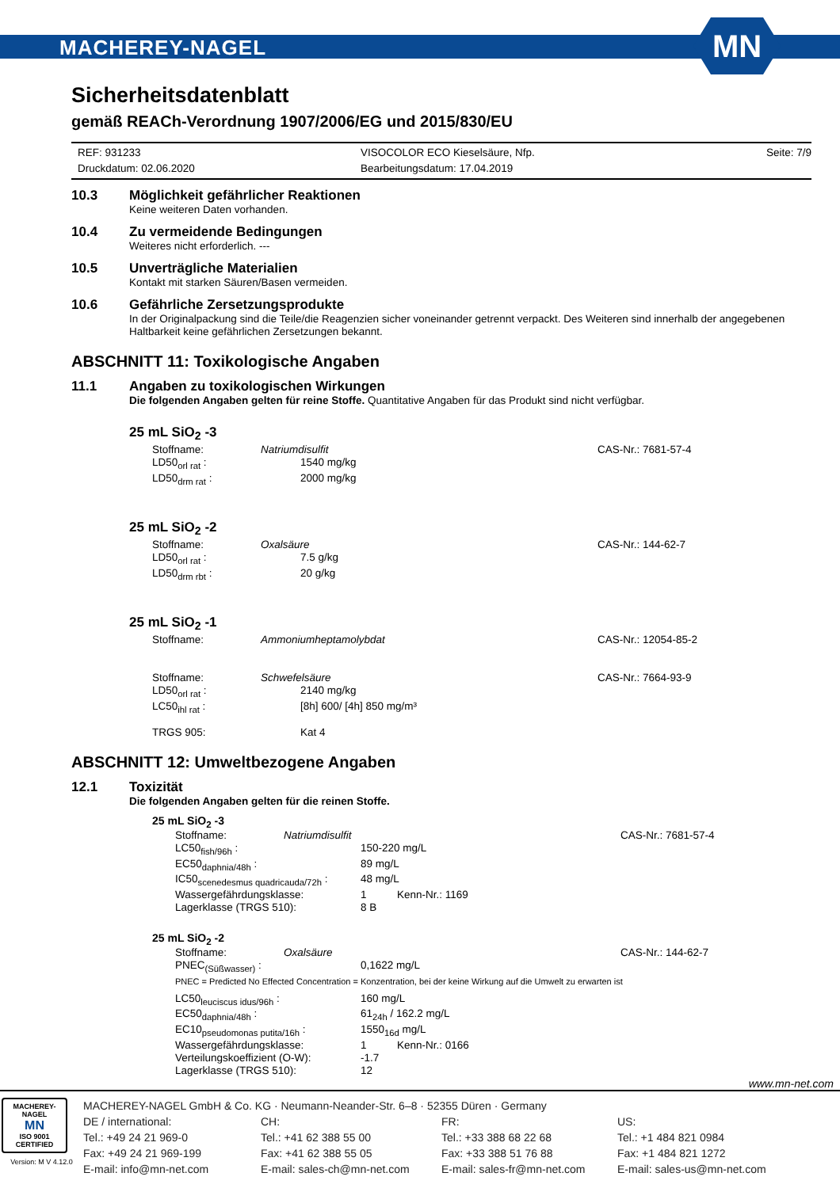MACHEREY-NAGEL
MN
Sicherheitsdatenblatt
gemäß REACh-Verordnung 1907/2006/EG und 2015/830/EU
REF: 931233
Druckdatum: 02.06.2020
VISOCOLOR ECO Kieselsäure, Nfp.
Bearbeitungsdatum: 17.04.2019
Seite: 7/9
10.3 Möglichkeit gefährlicher Reaktionen
Keine weiteren Daten vorhanden.
10.4 Zu vermeidende Bedingungen
Weiteres nicht erforderlich. ---
10.5 Unverträgliche Materialien
Kontakt mit starken Säuren/Basen vermeiden.
10.6 Gefährliche Zersetzungsprodukte
In der Originalpackung sind die Teile/die Reagenzien sicher voneinander getrennt verpackt. Des Weiteren sind innerhalb der angegebenen Haltbarkeit keine gefährlichen Zersetzungen bekannt.
ABSCHNITT 11: Toxikologische Angaben
11.1 Angaben zu toxikologischen Wirkungen
Die folgenden Angaben gelten für reine Stoffe. Quantitative Angaben für das Produkt sind nicht verfügbar.
25 mL SiO<sub>2</sub> -3
Stoffname: Natriumdisulfit CAS-Nr.: 7681-57-4
LD50<sub>orl rat</sub> : 1540 mg/kg
LD50<sub>drm rat</sub> : 2000 mg/kg
25 mL SiO<sub>2</sub> -2
Stoffname: Oxalsäure CAS-Nr.: 144-62-7
LD50<sub>orl rat</sub> : 7.5 g/kg
LD50<sub>drm rbt</sub> : 20 g/kg
25 mL SiO<sub>2</sub> -1
Stoffname: Ammoniumheptamolybdat CAS-Nr.: 12054-85-2
Stoffname: Schwefelsäure CAS-Nr.: 7664-93-9
LD50<sub>orl rat</sub> : 2140 mg/kg
LC50<sub>ihl rat</sub> : [8h] 600/ [4h] 850 mg/m³
TRGS 905: Kat 4
ABSCHNITT 12: Umweltbezogene Angaben
12.1 Toxizität
Die folgenden Angaben gelten für die reinen Stoffe.
25 mL SiO<sub>2</sub> -3
Stoffname: Natriumdisulfit CAS-Nr.: 7681-57-4
LC50<sub>fish/96h</sub> : 150-220 mg/L
EC50<sub>daphnia/48h</sub> : 89 mg/L
IC50<sub>scenedesmus quadricauda/72h</sub> : 48 mg/L
Wassergefährdungsklasse: 1 Kenn-Nr.: 1169
Lagerklasse (TRGS 510): 8 B
25 mL SiO<sub>2</sub> -2
Stoffname: Oxalsäure CAS-Nr.: 144-62-7
PNEC<sub>(Süßwasser)</sub> : 0,1622 mg/L
PNEC = Predicted No Effected Concentration = Konzentration, bei der keine Wirkung auf die Umwelt zu erwarten ist
LC50<sub>leuciscus idus/96h</sub> : 160 mg/L
EC50<sub>daphnia/48h</sub> : 61<sub>24h</sub> / 162.2 mg/L
EC10<sub>pseudomonas putita/16h</sub> : 1550<sub>16d</sub> mg/L
Wassergefährdungsklasse: 1 Kenn-Nr.: 0166
Verteilungskoeffizient (O-W): -1.7
Lagerklasse (TRGS 510): 12
www.mn-net.com
MACHEREY-NAGEL
MN
ISO 9001
CERTIFIED
Version: M V 4.12.0
MACHEREY-NAGEL GmbH & Co. KG · Neumann-Neander-Str. 6–8 · 52355 Düren · Germany
DE / international:
Tel.: +49 24 21 969-0
Fax: +49 24 21 969-199
E-mail: info@mn-net.com
CH:
Tel.: +41 62 388 55 00
Fax: +41 62 388 55 05
E-mail: sales-ch@mn-net.com
FR:
Tel.: +33 388 68 22 68
Fax: +33 388 51 76 88
E-mail: sales-fr@mn-net.com
US:
Tel.: +1 484 821 0984
Fax: +1 484 821 1272
E-mail: sales-us@mn-net.com